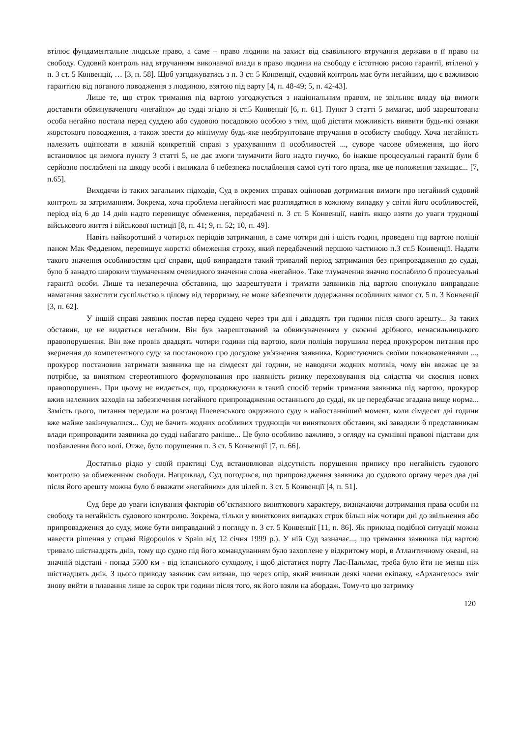втілює фундаментальне людське право, а саме – право людини на захист від свавільного втручання держави в її право на свободу. Судовий контроль над втручанням виконавчої влади в право людини на свободу є істотною рисою гарантії, втіленої у п. 3 ст. 5 Конвенції, … [3, п. 58]. Щоб узгоджуватись з п. 3 ст. 5 Конвенції, судовий контроль має бути негайним, що є важливою гарантією від поганого поводження з людиною, взятою під варту [4, п. 48-49; 5, п. 42-43].
Лише те, що строк тримання під вартою узгоджується з національним правом, не звільняє владу від вимоги доставити обвинуваченого «негайно» до судді згідно зі ст.5 Конвенції [6, п. 61]. Пункт 3 статті 5 вимагає, щоб заарештована особа негайно постала перед суддею або судовою посадовою особою з тим, щоб дістати можливість виявити будь-які ознаки жорстокого поводження, а також звести до мінімуму будь-яке необґрунтоване втручання в особисту свободу. Хоча негайність належить оцінювати в кожній конкретній справі з урахуванням її особливостей ..., суворе часове обмеження, що його встановлює ця вимога пункту 3 статті 5, не дає змоги тлумачити його надто гнучко, бо інакше процесуальні гарантії були б серйозно послаблені на шкоду особі і виникала б небезпека послаблення самої суті того права, яке це положення захищає... [7, п.65].
Виходячи із таких загальних підходів, Суд в окремих справах оцінював дотримання вимоги про негайний судовий контроль за затриманням. Зокрема, хоча проблема негайності має розглядатися в кожному випадку у світлі його особливостей, період від 6 до 14 днів надто перевищує обмеження, передбачені п. 3 ст. 5 Конвенції, навіть якщо взяти до уваги труднощі військового життя і військової юстиції [8, п. 41; 9, п. 52; 10, п. 49].
Навіть найкоротший з чотирьох періодів затримання, а саме чотири дні і шість годин, проведені під вартою поліції паном Мак Федденом, перевищує жорсткі обмеження строку, який передбачений першою частиною п.3 ст.5 Конвенції. Надати такого значення особливостям цієї справи, щоб виправдати такий тривалий період затримання без припровадження до судді, було б занадто широким тлумаченням очевидного значення слова «негайно». Таке тлумачення значно послабило б процесуальні гарантії особи. Лише та незаперечна обставина, що заарештувати і тримати заявників під вартою спонукало виправдане намагання захистити суспільство в цілому від тероризму, не може забезпечити додержання особливих вимог ст. 5 п. 3 Конвенції [3, п. 62].
У іншій справі заявник постав перед суддею через три дні і двадцять три години після свого арешту... За таких обставин, це не видається негайним. Він був заарештований за обвинуваченням у скоєнні дрібного, ненасильницького правопорушення. Він вже провів двадцять чотири години під вартою, коли поліція порушила перед прокурором питання про звернення до компетентного суду за постановою про досудове ув'язнення заявника. Користуючись своїми повноваженнями ..., прокурор постановив затримати заявника ще на сімдесят дві години, не наводячи жодних мотивів, чому він вважає це за потрібне, за винятком стереотипного формулювання про наявність ризику переховування від слідства чи скоєння нових правопорушень. При цьому не видається, що, продовжуючи в такий спосіб термін тримання заявника під вартою, прокурор вжив належних заходів на забезпечення негайного припровадження останнього до судді, як це передбачає згадана вище норма... Замість цього, питання передали на розгляд Плевенського окружного суду в найостанніший момент, коли сімдесят дві години вже майже закінчувалися... Суд не бачить жодних особливих труднощів чи виняткових обставин, які завадили б представникам влади припровадити заявника до судді набагато раніше... Це було особливо важливо, з огляду на сумнівні правові підстави для позбавлення його волі. Отже, було порушення п. 3 ст. 5 Конвенції [7, п. 66].
Достатньо рідко у своїй практиці Суд встановлював відсутність порушення припису про негайність судового контролю за обмеженням свободи. Наприклад, Суд погодився, що припровадження заявника до судового органу через два дні після його арешту можна було б вважати «негайним» для цілей п. 3 ст. 5 Конвенції [4, п. 51].
Суд бере до уваги існування факторів об’єктивного виняткового характеру, визначаючи дотримання права особи на свободу та негайність судового контролю. Зокрема, тільки у виняткових випадках строк більш ніж чотири дні до звільнення або припровадження до суду, може бути виправданий з погляду п. 3 ст. 5 Конвенції [11, п. 86]. Як приклад подібної ситуації можна навести рішення у справі Rigopoulos v Spain від 12 січня 1999 р.). У ній Суд зазначає..., що тримання заявника під вартою тривало шістнадцять днів, тому що судно під його командуванням було захоплене у відкритому морі, в Атлантичному океані, на значній відстані - понад 5500 км - від іспанського суходолу, і щоб дістатися порту Лас-Пальмас, треба було йти не менш ніж шістнадцять днів. З цього приводу заявник сам визнав, що через опір, який вчинили деякі члени екіпажу, «Архангелос» зміг знову вийти в плавання лише за сорок три години після того, як його взяли на абордаж. Тому-то цю затримку
120